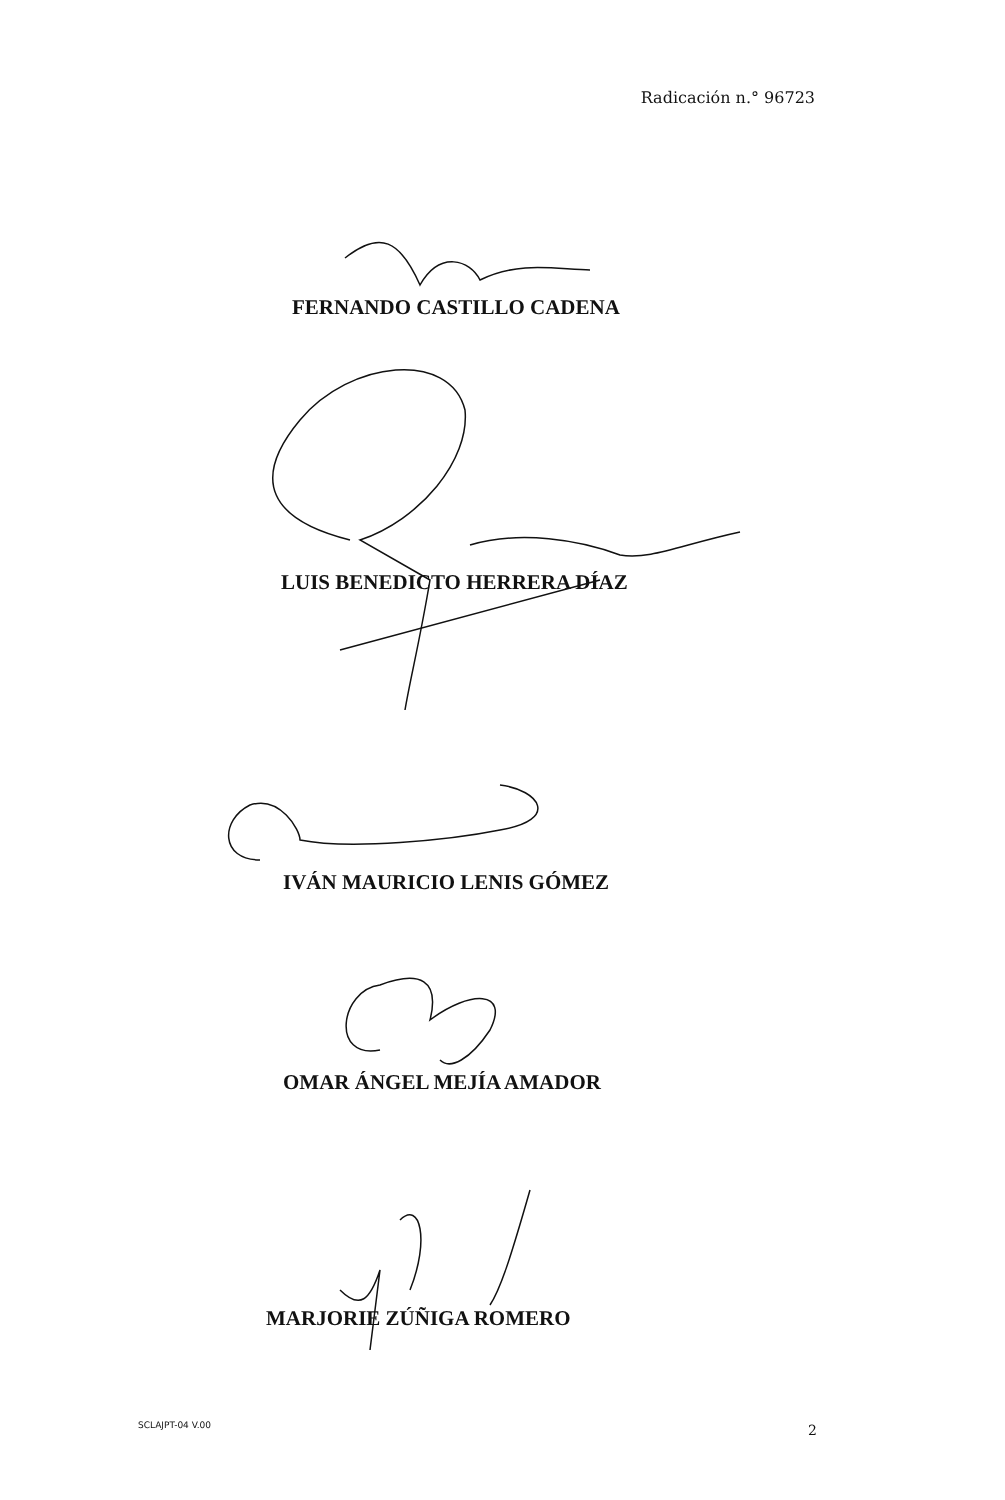Radicación n.° 96723
FERNANDO CASTILLO CADENA
LUIS BENEDICTO HERRERA DÍAZ
IVÁN MAURICIO LENIS GÓMEZ
OMAR ÁNGEL MEJÍA AMADOR
MARJORIE ZÚÑIGA ROMERO
SCLAJPT-04 V.00 2